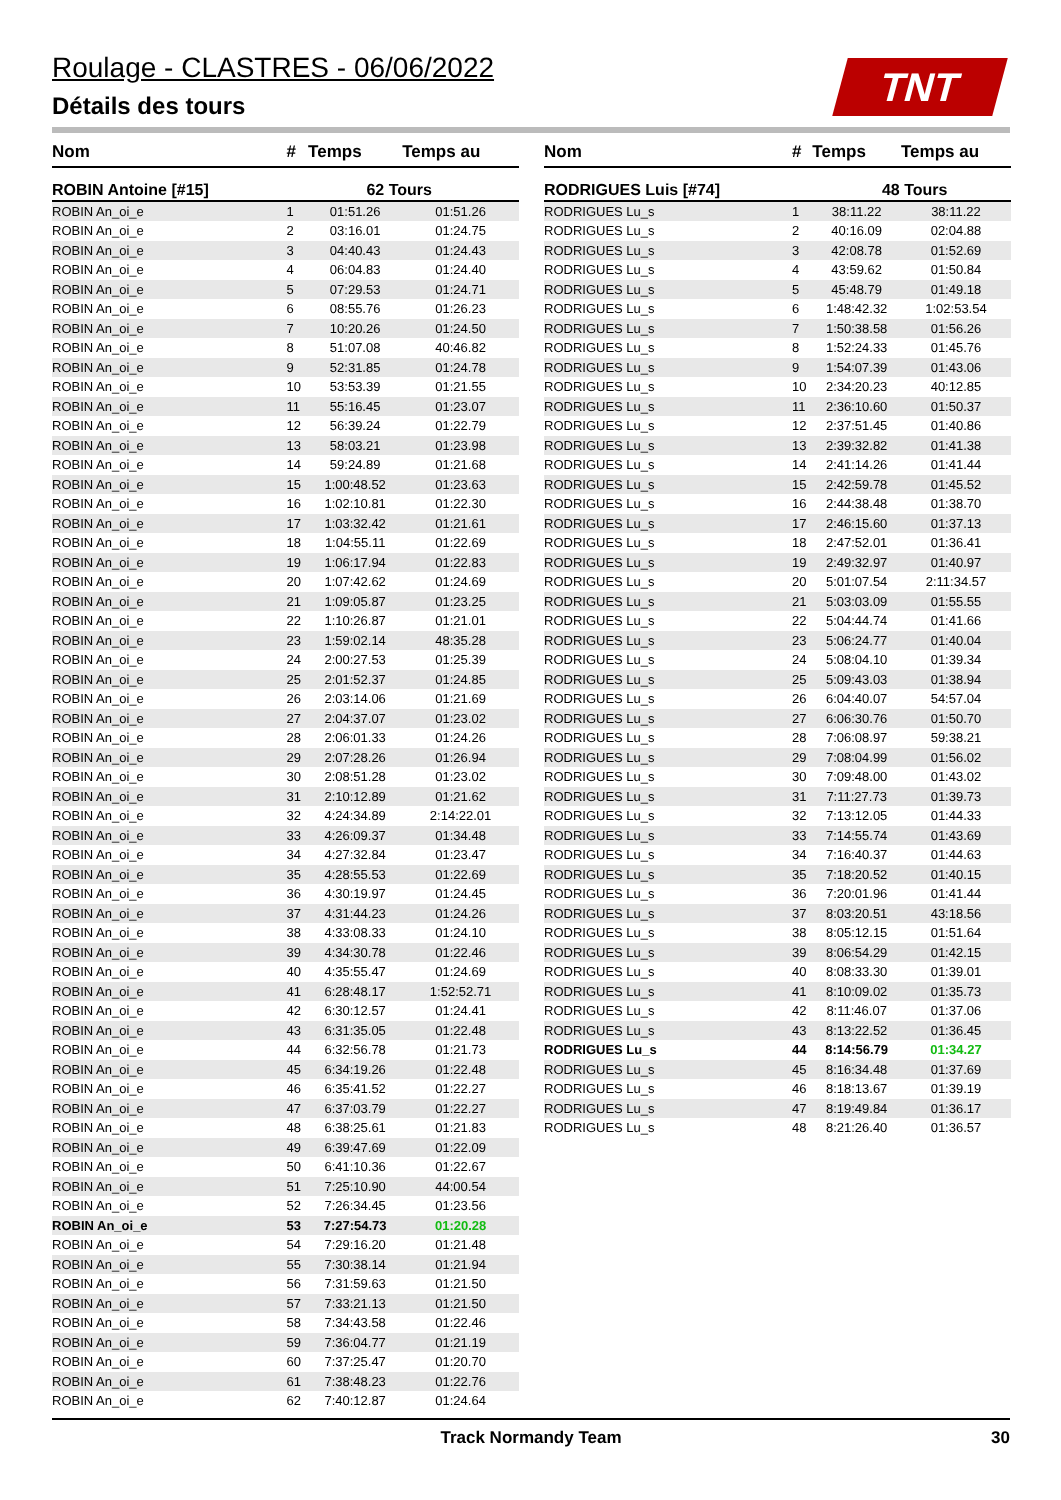Roulage - CLASTRES - 06/06/2022
Détails des tours
TNT
| Nom | # | Temps | Temps au |
| --- | --- | --- | --- |
| ROBIN Antoine [#15] | 62 Tours | | |
| ROBIN An_oi_e | 1 | 01:51.26 | 01:51.26 |
| ROBIN An_oi_e | 2 | 03:16.01 | 01:24.75 |
| ROBIN An_oi_e | 3 | 04:40.43 | 01:24.43 |
| ROBIN An_oi_e | 4 | 06:04.83 | 01:24.40 |
| ROBIN An_oi_e | 5 | 07:29.53 | 01:24.71 |
| ROBIN An_oi_e | 6 | 08:55.76 | 01:26.23 |
| ROBIN An_oi_e | 7 | 10:20.26 | 01:24.50 |
| ROBIN An_oi_e | 8 | 51:07.08 | 40:46.82 |
| ROBIN An_oi_e | 9 | 52:31.85 | 01:24.78 |
| ROBIN An_oi_e | 10 | 53:53.39 | 01:21.55 |
| ROBIN An_oi_e | 11 | 55:16.45 | 01:23.07 |
| ROBIN An_oi_e | 12 | 56:39.24 | 01:22.79 |
| ROBIN An_oi_e | 13 | 58:03.21 | 01:23.98 |
| ROBIN An_oi_e | 14 | 59:24.89 | 01:21.68 |
| ROBIN An_oi_e | 15 | 1:00:48.52 | 01:23.63 |
| ROBIN An_oi_e | 16 | 1:02:10.81 | 01:22.30 |
| ROBIN An_oi_e | 17 | 1:03:32.42 | 01:21.61 |
| ROBIN An_oi_e | 18 | 1:04:55.11 | 01:22.69 |
| ROBIN An_oi_e | 19 | 1:06:17.94 | 01:22.83 |
| ROBIN An_oi_e | 20 | 1:07:42.62 | 01:24.69 |
| ROBIN An_oi_e | 21 | 1:09:05.87 | 01:23.25 |
| ROBIN An_oi_e | 22 | 1:10:26.87 | 01:21.01 |
| ROBIN An_oi_e | 23 | 1:59:02.14 | 48:35.28 |
| ROBIN An_oi_e | 24 | 2:00:27.53 | 01:25.39 |
| ROBIN An_oi_e | 25 | 2:01:52.37 | 01:24.85 |
| ROBIN An_oi_e | 26 | 2:03:14.06 | 01:21.69 |
| ROBIN An_oi_e | 27 | 2:04:37.07 | 01:23.02 |
| ROBIN An_oi_e | 28 | 2:06:01.33 | 01:24.26 |
| ROBIN An_oi_e | 29 | 2:07:28.26 | 01:26.94 |
| ROBIN An_oi_e | 30 | 2:08:51.28 | 01:23.02 |
| ROBIN An_oi_e | 31 | 2:10:12.89 | 01:21.62 |
| ROBIN An_oi_e | 32 | 4:24:34.89 | 2:14:22.01 |
| ROBIN An_oi_e | 33 | 4:26:09.37 | 01:34.48 |
| ROBIN An_oi_e | 34 | 4:27:32.84 | 01:23.47 |
| ROBIN An_oi_e | 35 | 4:28:55.53 | 01:22.69 |
| ROBIN An_oi_e | 36 | 4:30:19.97 | 01:24.45 |
| ROBIN An_oi_e | 37 | 4:31:44.23 | 01:24.26 |
| ROBIN An_oi_e | 38 | 4:33:08.33 | 01:24.10 |
| ROBIN An_oi_e | 39 | 4:34:30.78 | 01:22.46 |
| ROBIN An_oi_e | 40 | 4:35:55.47 | 01:24.69 |
| ROBIN An_oi_e | 41 | 6:28:48.17 | 1:52:52.71 |
| ROBIN An_oi_e | 42 | 6:30:12.57 | 01:24.41 |
| ROBIN An_oi_e | 43 | 6:31:35.05 | 01:22.48 |
| ROBIN An_oi_e | 44 | 6:32:56.78 | 01:21.73 |
| ROBIN An_oi_e | 45 | 6:34:19.26 | 01:22.48 |
| ROBIN An_oi_e | 46 | 6:35:41.52 | 01:22.27 |
| ROBIN An_oi_e | 47 | 6:37:03.79 | 01:22.27 |
| ROBIN An_oi_e | 48 | 6:38:25.61 | 01:21.83 |
| ROBIN An_oi_e | 49 | 6:39:47.69 | 01:22.09 |
| ROBIN An_oi_e | 50 | 6:41:10.36 | 01:22.67 |
| ROBIN An_oi_e | 51 | 7:25:10.90 | 44:00.54 |
| ROBIN An_oi_e | 52 | 7:26:34.45 | 01:23.56 |
| ROBIN An_oi_e | 53 | 7:27:54.73 | 01:20.28 |
| ROBIN An_oi_e | 54 | 7:29:16.20 | 01:21.48 |
| ROBIN An_oi_e | 55 | 7:30:38.14 | 01:21.94 |
| ROBIN An_oi_e | 56 | 7:31:59.63 | 01:21.50 |
| ROBIN An_oi_e | 57 | 7:33:21.13 | 01:21.50 |
| ROBIN An_oi_e | 58 | 7:34:43.58 | 01:22.46 |
| ROBIN An_oi_e | 59 | 7:36:04.77 | 01:21.19 |
| ROBIN An_oi_e | 60 | 7:37:25.47 | 01:20.70 |
| ROBIN An_oi_e | 61 | 7:38:48.23 | 01:22.76 |
| ROBIN An_oi_e | 62 | 7:40:12.87 | 01:24.64 |
| Nom | # | Temps | Temps au |
| --- | --- | --- | --- |
| RODRIGUES Luis [#74] | 48 Tours | | |
| RODRIGUES Lu_s | 1 | 38:11.22 | 38:11.22 |
| RODRIGUES Lu_s | 2 | 40:16.09 | 02:04.88 |
| RODRIGUES Lu_s | 3 | 42:08.78 | 01:52.69 |
| RODRIGUES Lu_s | 4 | 43:59.62 | 01:50.84 |
| RODRIGUES Lu_s | 5 | 45:48.79 | 01:49.18 |
| RODRIGUES Lu_s | 6 | 1:48:42.32 | 1:02:53.54 |
| RODRIGUES Lu_s | 7 | 1:50:38.58 | 01:56.26 |
| RODRIGUES Lu_s | 8 | 1:52:24.33 | 01:45.76 |
| RODRIGUES Lu_s | 9 | 1:54:07.39 | 01:43.06 |
| RODRIGUES Lu_s | 10 | 2:34:20.23 | 40:12.85 |
| RODRIGUES Lu_s | 11 | 2:36:10.60 | 01:50.37 |
| RODRIGUES Lu_s | 12 | 2:37:51.45 | 01:40.86 |
| RODRIGUES Lu_s | 13 | 2:39:32.82 | 01:41.38 |
| RODRIGUES Lu_s | 14 | 2:41:14.26 | 01:41.44 |
| RODRIGUES Lu_s | 15 | 2:42:59.78 | 01:45.52 |
| RODRIGUES Lu_s | 16 | 2:44:38.48 | 01:38.70 |
| RODRIGUES Lu_s | 17 | 2:46:15.60 | 01:37.13 |
| RODRIGUES Lu_s | 18 | 2:47:52.01 | 01:36.41 |
| RODRIGUES Lu_s | 19 | 2:49:32.97 | 01:40.97 |
| RODRIGUES Lu_s | 20 | 5:01:07.54 | 2:11:34.57 |
| RODRIGUES Lu_s | 21 | 5:03:03.09 | 01:55.55 |
| RODRIGUES Lu_s | 22 | 5:04:44.74 | 01:41.66 |
| RODRIGUES Lu_s | 23 | 5:06:24.77 | 01:40.04 |
| RODRIGUES Lu_s | 24 | 5:08:04.10 | 01:39.34 |
| RODRIGUES Lu_s | 25 | 5:09:43.03 | 01:38.94 |
| RODRIGUES Lu_s | 26 | 6:04:40.07 | 54:57.04 |
| RODRIGUES Lu_s | 27 | 6:06:30.76 | 01:50.70 |
| RODRIGUES Lu_s | 28 | 7:06:08.97 | 59:38.21 |
| RODRIGUES Lu_s | 29 | 7:08:04.99 | 01:56.02 |
| RODRIGUES Lu_s | 30 | 7:09:48.00 | 01:43.02 |
| RODRIGUES Lu_s | 31 | 7:11:27.73 | 01:39.73 |
| RODRIGUES Lu_s | 32 | 7:13:12.05 | 01:44.33 |
| RODRIGUES Lu_s | 33 | 7:14:55.74 | 01:43.69 |
| RODRIGUES Lu_s | 34 | 7:16:40.37 | 01:44.63 |
| RODRIGUES Lu_s | 35 | 7:18:20.52 | 01:40.15 |
| RODRIGUES Lu_s | 36 | 7:20:01.96 | 01:41.44 |
| RODRIGUES Lu_s | 37 | 8:03:20.51 | 43:18.56 |
| RODRIGUES Lu_s | 38 | 8:05:12.15 | 01:51.64 |
| RODRIGUES Lu_s | 39 | 8:06:54.29 | 01:42.15 |
| RODRIGUES Lu_s | 40 | 8:08:33.30 | 01:39.01 |
| RODRIGUES Lu_s | 41 | 8:10:09.02 | 01:35.73 |
| RODRIGUES Lu_s | 42 | 8:11:46.07 | 01:37.06 |
| RODRIGUES Lu_s | 43 | 8:13:22.52 | 01:36.45 |
| RODRIGUES Lu_s | 44 | 8:14:56.79 | 01:34.27 |
| RODRIGUES Lu_s | 45 | 8:16:34.48 | 01:37.69 |
| RODRIGUES Lu_s | 46 | 8:18:13.67 | 01:39.19 |
| RODRIGUES Lu_s | 47 | 8:19:49.84 | 01:36.17 |
| RODRIGUES Lu_s | 48 | 8:21:26.40 | 01:36.57 |
Track Normandy Team 30